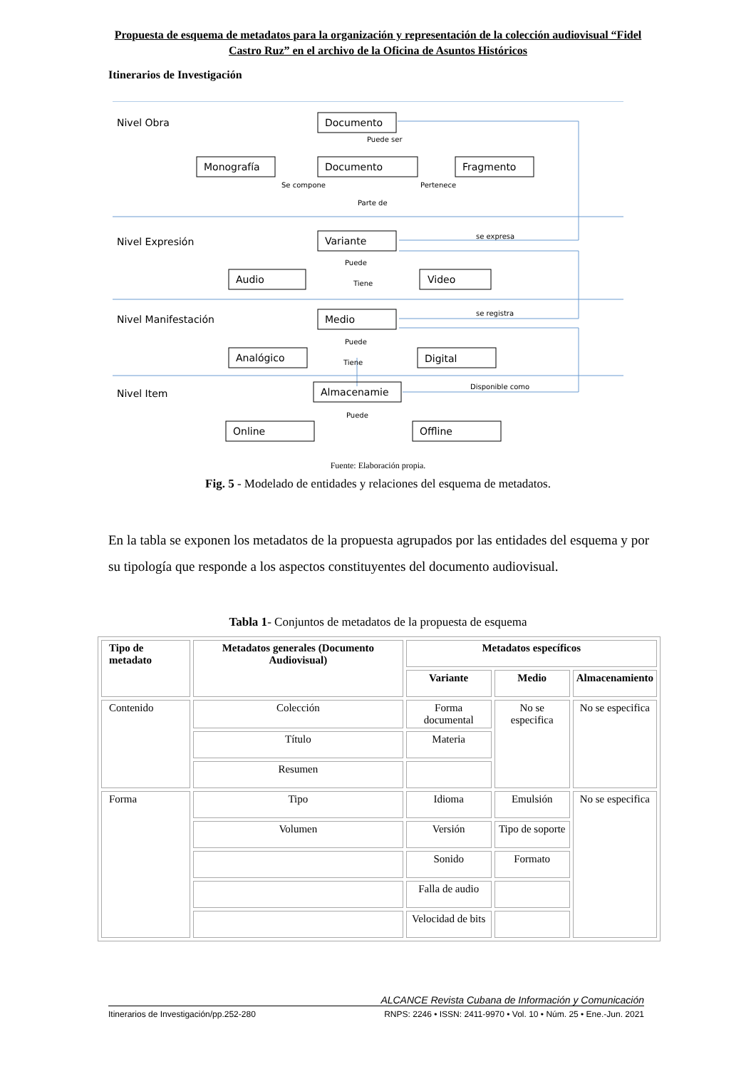Propuesta de esquema de metadatos para la organización y representación de la colección audiovisual “Fidel Castro Ruz” en el archivo de la Oficina de Asuntos Históricos
Itinerarios de Investigación
Nivel Obra
Documento
Monografía
Documento
Fragmento
Nivel Expresión
Variante
Audio
Video
Nivel Manifestación
Medio
Analógico
Digital
Nivel Item
Almacenamie
Online
Offline
Puede ser
Se compone
Pertenece
Parte de
se expresa
Puede
Tiene
se registra
Puede
Tiene
Disponible como
Puede
Fuente: Elaboración propia.
Fig. 5 - Modelado de entidades y relaciones del esquema de metadatos.
En la tabla se exponen los metadatos de la propuesta agrupados por las entidades del esquema y por su tipología que responde a los aspectos constituyentes del documento audiovisual.
Tabla 1- Conjuntos de metadatos de la propuesta de esquema
| Tipo de metadato | Metadatos generales (Documento Audiovisual) | Metadatos específicos | | |
| --- | --- | --- | --- | --- |
| | | Variante | Medio | Almacenamiento |
| Contenido | Colección | Forma documental | No se especifica | No se especifica |
| | Título | Materia | | |
| | Resumen | | | |
| Forma | Tipo | Idioma | Emulsión | No se especifica |
| | Volumen | Versión | Tipo de soporte | |
| | | Sonido | Formato | |
| | | Falla de audio | | |
| | | Velocidad de bits | | |
ALCANCE Revista Cubana de Información y Comunicación
Itinerarios de Investigación/pp.252-280 RNPS: 2246 • ISSN: 2411-9970 • Vol. 10 • Núm. 25 • Ene.-Jun. 2021